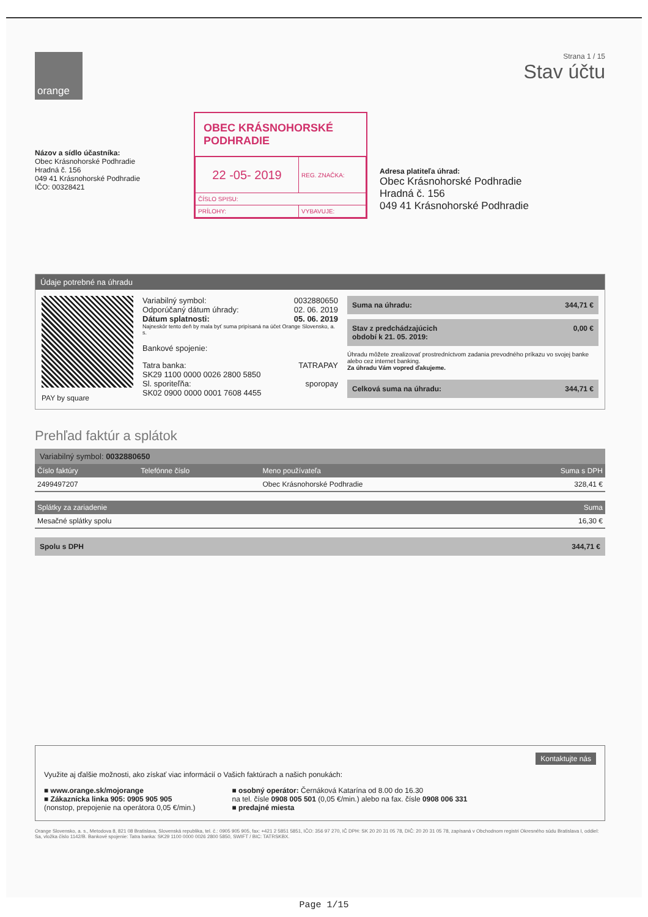orange
Strana 1 / 15
Stav účtu
Názov a sídlo účastníka:
Obec Krásnohorské Podhradie
Hradná č. 156
049 41 Krásnohorské Podhradie
IČO: 00328421
OBEC KRÁSNOHORSKÉ PODHRADIE
| 22 -05- 2019 | REG. ZNAČKA: |
| ČÍSLO SPISU: | |
| PRÍLOHY: | VYBAVUJE: |
Adresa platiteľa úhrad:
Obec Krásnohorské Podhradie
Hradná č. 156
049 41 Krásnohorské Podhradie
Údaje potrebné na úhradu
PAY by square
Variabilný symbol: 0032880650
Odporúčaný dátum úhrady: 02. 06. 2019
Dátum splatnosti: 05. 06. 2019
Najneskôr tento deň by mala byť suma pripísaná na účet Orange Slovensko, a. s.
Bankové spojenie:
Tatra banka: TATRAPAY
SK29 1100 0000 0026 2800 5850
Sl. sporiteľňa: sporopay
SK02 0900 0000 0001 7608 4455
Suma na úhradu: 344,71 €
Stav z predchádzajúcich
období k 21. 05. 2019: 0,00 €
Úhradu môžete zrealizovať prostredníctvom zadania prevodného príkazu vo svojej banke alebo cez internet banking.
Za úhradu Vám vopred ďakujeme.
Celková suma na úhradu: 344,71 €
Prehľad faktúr a splátok
Variabilný symbol: 0032880650
| Číslo faktúry | Telefónne číslo | Meno používateľa | Suma s DPH |
| --- | --- | --- | --- |
| 2499497207 | | Obec Krásnohorské Podhradie | 328,41 € |
| Splátky za zariadenie | Suma |
| --- | --- |
| Mesačné splátky spolu | 16,30 € |
Spolu s DPH 344,71 €
Kontaktujte nás
Využite aj ďalšie možnosti, ako získať viac informácií o Vašich faktúrach a našich ponukách:
■ www.orange.sk/mojorange
■ Zákaznícka linka 905: 0905 905 905
(nonstop, prepojenie na operátora 0,05 €/min.)
■ osobný operátor: Černáková Katarína od 8.00 do 16.30
na tel. čísle 0908 005 501 (0,05 €/min.) alebo na fax. čísle 0908 006 331
■ predajné miesta
Orange Slovensko, a. s., Metodova 8, 821 08 Bratislava, Slovenská republika, tel. č.: 0905 905 905, fax: +421 2 5851 5851, IČO: 356 97 270, IČ DPH: SK 20 20 31 05 78, DIČ: 20 20 31 05 78, zapísaná v Obchodnom registri Okresného súdu Bratislava I, oddiel: Sa, vložka číslo 1142/B. Bankové spojenie: Tatra banka: SK29 1100 0000 0026 2800 5850, SWIFT / BIC: TATRSKBX.
Page 1/15